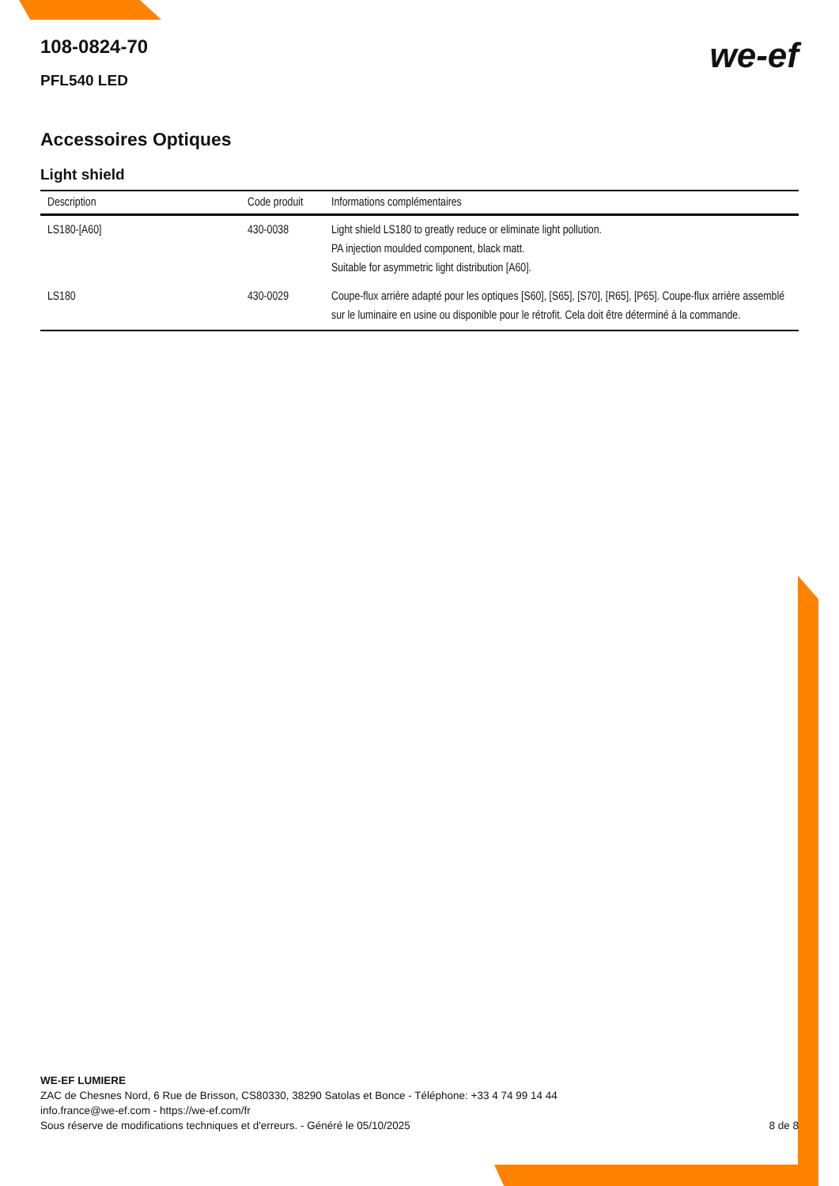we-ef
108-0824-70
PFL540 LED
Accessoires Optiques
Light shield
| Description | Code produit | Informations complémentaires |
| --- | --- | --- |
| LS180-[A60] | 430-0038 | Light shield LS180 to greatly reduce or eliminate light pollution. PA injection moulded component, black matt. Suitable for asymmetric light distribution [A60]. |
| LS180 | 430-0029 | Coupe-flux arrière adapté pour les optiques [S60], [S65], [S70], [R65], [P65]. Coupe-flux arrière assemblé sur le luminaire en usine ou disponible pour le rétrofit. Cela doit être déterminé à la commande. |
WE-EF LUMIERE
ZAC de Chesnes Nord, 6 Rue de Brisson, CS80330, 38290 Satolas et Bonce - Téléphone: +33 4 74 99 14 44
info.france@we-ef.com - https://we-ef.com/fr
Sous réserve de modifications techniques et d'erreurs. - Généré le 05/10/2025 8 de 8